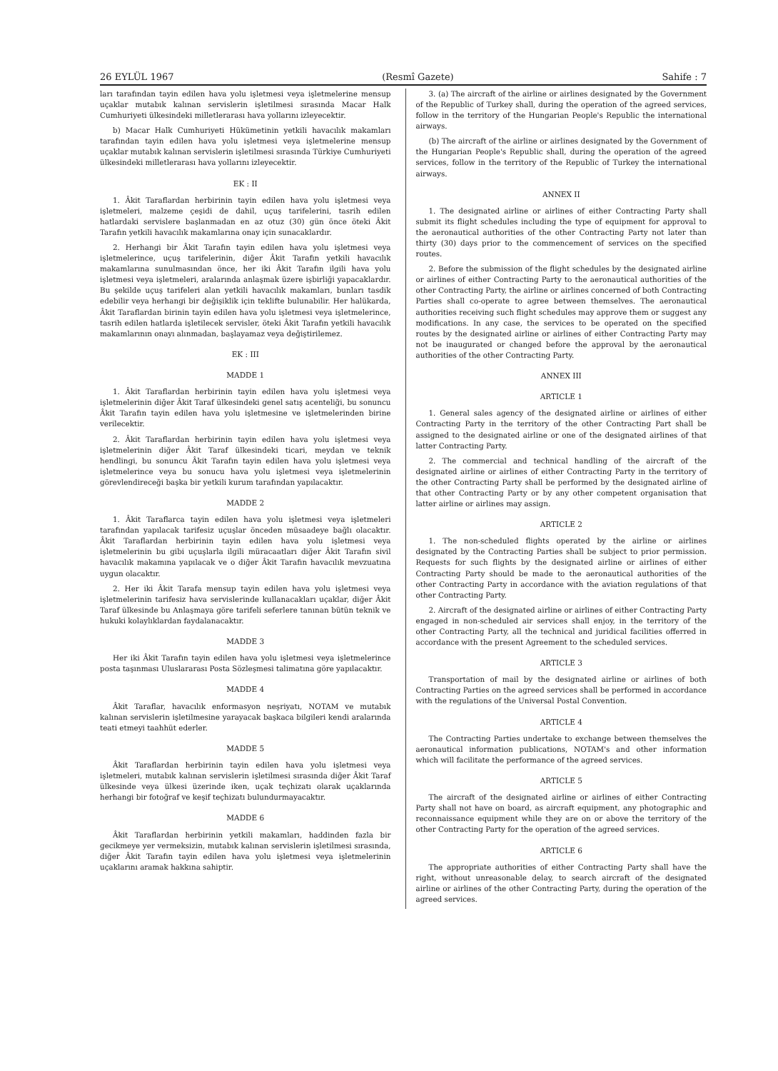26 EYLÜL 1967 (Resmî Gazete) Sahife : 7
ları tarafından tayin edilen hava yolu işletmesi veya işletmelerine mensup uçaklar mutabık kalınan servislerin işletilmesi sırasında Macar Halk Cumhuriyeti ülkesindeki milletlerarası hava yollarını izleyecektir.
b) Macar Halk Cumhuriyeti Hükümetinin yetkili havacılık makamları tarafından tayin edilen hava yolu işletmesi veya işletmelerine mensup uçaklar mutabık kalınan servislerin işletilmesi sırasında Türkiye Cumhuriyeti ülkesindeki milletlerarası hava yollarını izleyecektir.
EK : II
1. Âkit Taraflardan herbirinin tayin edilen hava yolu işletmesi veya işletmeleri, malzeme çeşidi de dahil, uçuş tarifelerini, tasrih edilen hatlardaki servislere başlanmadan en az otuz (30) gün önce öteki Âkit Tarafın yetkili havacılık makamlarına onay için sunacaklardır.
2. Herhangi bir Âkit Tarafın tayin edilen hava yolu işletmesi veya işletmelerince, uçuş tarifelerinin, diğer Âkit Tarafın yetkili havacılık makamlarına sunulmasından önce, her iki Âkit Tarafın ilgili hava yolu işletmesi veya işletmeleri, aralarında anlaşmak üzere işbirliği yapacaklardır. Bu şekilde uçuş tarifeleri alan yetkili havacılık makamları, bunları tasdik edebilir veya herhangi bir değişiklik için teklifte bulunabilir. Her halükarda, Âkit Taraflardan birinin tayin edilen hava yolu işletmesi veya işletmelerince, tasrih edilen hatlarda işletilecek servisler, öteki Âkit Tarafın yetkili havacılık makamlarının onayı alınmadan, başlayamaz veya değiştirilemez.
EK : III
MADDE 1
1. Âkit Taraflardan herbirinin tayin edilen hava yolu işletmesi veya işletmelerinin diğer Âkit Taraf ülkesindeki genel satış acenteliği, bu sonuncu Âkit Tarafın tayin edilen hava yolu işletmesine ve işletmelerinden birine verilecektir.
2. Âkit Taraflardan herbirinin tayin edilen hava yolu işletmesi veya işletmelerinin diğer Âkit Taraf ülkesindeki ticari, meydan ve teknik hendlingi, bu sonuncu Âkit Tarafın tayin edilen hava yolu işletmesi veya işletmelerince veya bu sonucu hava yolu işletmesi veya işletmelerinin görevlendireceği başka bir yetkili kurum tarafından yapılacaktır.
MADDE 2
1. Âkit Taraflarca tayin edilen hava yolu işletmesi veya işletmeleri tarafından yapılacak tarifesiz uçuşlar önceden müsaadeye bağlı olacaktır. Âkit Taraflardan herbirinin tayin edilen hava yolu işletmesi veya işletmelerinin bu gibi uçuşlarla ilgili müracaatları diğer Âkit Tarafın sivil havacılık makamına yapılacak ve o diğer Âkit Tarafın havacılık mevzuatına uygun olacaktır.
2. Her iki Âkit Tarafa mensup tayin edilen hava yolu işletmesi veya işletmelerinin tarifesiz hava servislerinde kullanacakları uçaklar, diğer Âkit Taraf ülkesinde bu Anlaşmaya göre tarifeli seferlere tanınan bütün teknik ve hukuki kolaylıklardan faydalanacaktır.
MADDE 3
Her iki Âkit Tarafın tayin edilen hava yolu işletmesi veya işletmelerince posta taşınması Uluslararası Posta Sözleşmesi talimatına göre yapılacaktır.
MADDE 4
Âkit Taraflar, havacılık enformasyon neşriyatı, NOTAM ve mutabık kalınan servislerin işletilmesine yarayacak başkaca bilgileri kendi aralarında teati etmeyi taahhüt ederler.
MADDE 5
Âkit Taraflardan herbirinin tayin edilen hava yolu işletmesi veya işletmeleri, mutabık kalınan servislerin işletilmesi sırasında diğer Âkit Taraf ülkesinde veya ülkesi üzerinde iken, uçak teçhizatı olarak uçaklarında herhangi bir fotoğraf ve keşif teçhizatı bulundurmayacaktır.
MADDE 6
Âkit Taraflardan herbirinin yetkili makamları, haddinden fazla bir gecikmeye yer vermeksizin, mutabık kalınan servislerin işletilmesi sırasında, diğer Âkit Tarafın tayin edilen hava yolu işletmesi veya işletmelerinin uçaklarını aramak hakkına sahiptir.
3. (a) The aircraft of the airline or airlines designated by the Government of the Republic of Turkey shall, during the operation of the agreed services, follow in the territory of the Hungarian People's Republic the international airways.
(b) The aircraft of the airline or airlines designated by the Government of the Hungarian People's Republic shall, during the operation of the agreed services, follow in the territory of the Republic of Turkey the international airways.
ANNEX II
1. The designated airline or airlines of either Contracting Party shall submit its flight schedules including the type of equipment for approval to the aeronautical authorities of the other Contracting Party not later than thirty (30) days prior to the commencement of services on the specified routes.
2. Before the submission of the flight schedules by the designated airline or airlines of either Contracting Party to the aeronautical authorities of the other Contracting Party, the airline or airlines concerned of both Contracting Parties shall co-operate to agree between themselves. The aeronautical authorities receiving such flight schedules may approve them or suggest any modifications. In any case, the services to be operated on the specified routes by the designated airline or airlines of either Contracting Party may not be inaugurated or changed before the approval by the aeronautical authorities of the other Contracting Party.
ANNEX III
ARTICLE 1
1. General sales agency of the designated airline or airlines of either Contracting Party in the territory of the other Contracting Part shall be assigned to the designated airline or one of the designated airlines of that latter Contracting Party.
2. The commercial and technical handling of the aircraft of the designated airline or airlines of either Contracting Party in the territory of the other Contracting Party shall be performed by the designated airline of that other Contracting Party or by any other competent organisation that latter airline or airlines may assign.
ARTICLE 2
1. The non-scheduled flights operated by the airline or airlines designated by the Contracting Parties shall be subject to prior permission. Requests for such flights by the designated airline or airlines of either Contracting Party should be made to the aeronautical authorities of the other Contracting Party in accordance with the aviation regulations of that other Contracting Party.
2. Aircraft of the designated airline or airlines of either Contracting Party engaged in non-scheduled air services shall enjoy, in the territory of the other Contracting Party, all the technical and juridical facilities offerred in accordance with the present Agreement to the scheduled services.
ARTICLE 3
Transportation of mail by the designated airline or airlines of both Contracting Parties on the agreed services shall be performed in accordance with the regulations of the Universal Postal Convention.
ARTICLE 4
The Contracting Parties undertake to exchange between themselves the aeronautical information publications, NOTAM's and other information which will facilitate the performance of the agreed services.
ARTICLE 5
The aircraft of the designated airline or airlines of either Contracting Party shall not have on board, as aircraft equipment, any photographic and reconnaissance equipment while they are on or above the territory of the other Contracting Party for the operation of the agreed services.
ARTICLE 6
The appropriate authorities of either Contracting Party shall have the right, without unreasonable delay, to search aircraft of the designated airline or airlines of the other Contracting Party, during the operation of the agreed services.